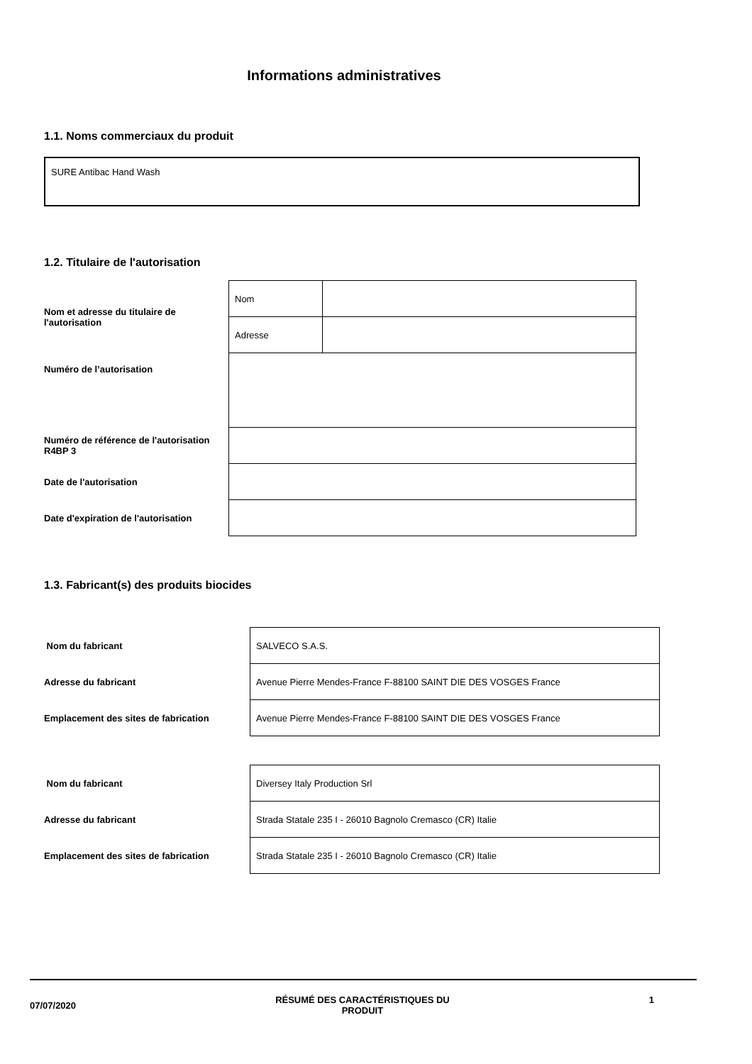Informations administratives
1.1. Noms commerciaux du produit
SURE Antibac Hand Wash
1.2. Titulaire de l'autorisation
| Nom et adresse du titulaire de l'autorisation | Nom | |
| | Adresse | |
| Numéro de l’autorisation | | |
| Numéro de référence de l'autorisation R4BP 3 | | |
| Date de l'autorisation | | |
| Date d'expiration de l'autorisation | | |
1.3. Fabricant(s) des produits biocides
| Nom du fabricant | SALVECO S.A.S. |
| Adresse du fabricant | Avenue Pierre Mendes-France F-88100 SAINT DIE DES VOSGES France |
| Emplacement des sites de fabrication | Avenue Pierre Mendes-France F-88100 SAINT DIE DES VOSGES France |
| Nom du fabricant | Diversey Italy Production Srl |
| Adresse du fabricant | Strada Statale 235 I - 26010 Bagnolo Cremasco (CR) Italie |
| Emplacement des sites de fabrication | Strada Statale 235 I - 26010 Bagnolo Cremasco (CR) Italie |
07/07/2020 RÉSUMÉ DES CARACTÉRISTIQUES DU
PRODUIT 1